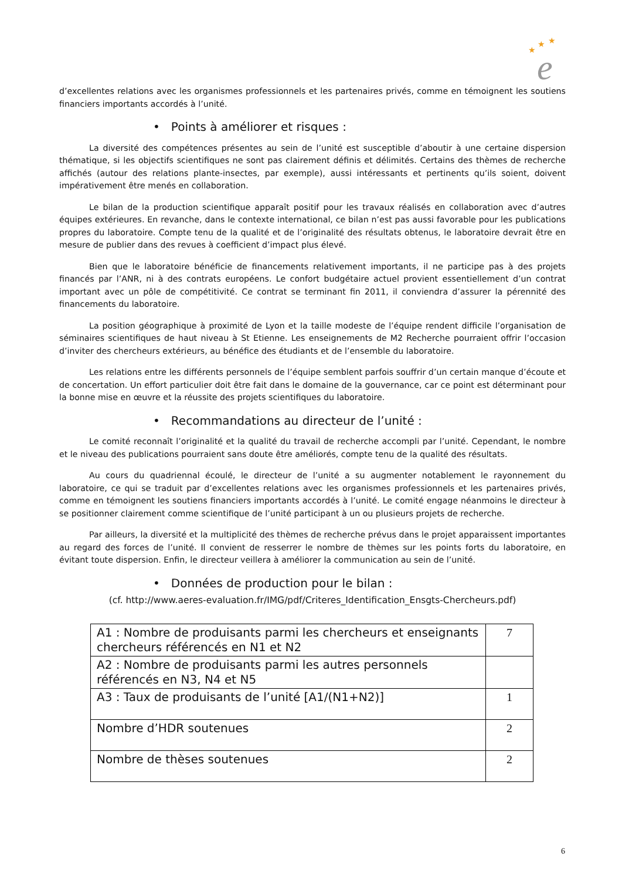★
★
★
e
d’excellentes relations avec les organismes professionnels et les partenaires privés, comme en témoignent les soutiens financiers importants accordés à l’unité.
• Points à améliorer et risques :
La diversité des compétences présentes au sein de l’unité est susceptible d’aboutir à une certaine dispersion thématique, si les objectifs scientifiques ne sont pas clairement définis et délimités. Certains des thèmes de recherche affichés (autour des relations plante-insectes, par exemple), aussi intéressants et pertinents qu’ils soient, doivent impérativement être menés en collaboration.
Le bilan de la production scientifique apparaît positif pour les travaux réalisés en collaboration avec d’autres équipes extérieures. En revanche, dans le contexte international, ce bilan n’est pas aussi favorable pour les publications propres du laboratoire. Compte tenu de la qualité et de l’originalité des résultats obtenus, le laboratoire devrait être en mesure de publier dans des revues à coefficient d’impact plus élevé.
Bien que le laboratoire bénéficie de financements relativement importants, il ne participe pas à des projets financés par l’ANR, ni à des contrats européens. Le confort budgétaire actuel provient essentiellement d’un contrat important avec un pôle de compétitivité. Ce contrat se terminant fin 2011, il conviendra d’assurer la pérennité des financements du laboratoire.
La position géographique à proximité de Lyon et la taille modeste de l’équipe rendent difficile l’organisation de séminaires scientifiques de haut niveau à St Etienne. Les enseignements de M2 Recherche pourraient offrir l’occasion d’inviter des chercheurs extérieurs, au bénéfice des étudiants et de l’ensemble du laboratoire.
Les relations entre les différents personnels de l’équipe semblent parfois souffrir d’un certain manque d’écoute et de concertation. Un effort particulier doit être fait dans le domaine de la gouvernance, car ce point est déterminant pour la bonne mise en œuvre et la réussite des projets scientifiques du laboratoire.
• Recommandations au directeur de l’unité :
Le comité reconnaît l’originalité et la qualité du travail de recherche accompli par l’unité. Cependant, le nombre et le niveau des publications pourraient sans doute être améliorés, compte tenu de la qualité des résultats.
Au cours du quadriennal écoulé, le directeur de l’unité a su augmenter notablement le rayonnement du laboratoire, ce qui se traduit par d’excellentes relations avec les organismes professionnels et les partenaires privés, comme en témoignent les soutiens financiers importants accordés à l’unité. Le comité engage néanmoins le directeur à se positionner clairement comme scientifique de l’unité participant à un ou plusieurs projets de recherche.
Par ailleurs, la diversité et la multiplicité des thèmes de recherche prévus dans le projet apparaissent importantes au regard des forces de l’unité. Il convient de resserrer le nombre de thèmes sur les points forts du laboratoire, en évitant toute dispersion. Enfin, le directeur veillera à améliorer la communication au sein de l’unité.
• Données de production pour le bilan :
(cf. http://www.aeres-evaluation.fr/IMG/pdf/Criteres_Identification_Ensgts-Chercheurs.pdf)
| A1 : Nombre de produisants parmi les chercheurs et enseignants chercheurs référencés en N1 et N2 | 7 |
| A2 : Nombre de produisants parmi les autres personnels référencés en N3, N4 et N5 | |
| A3 : Taux de produisants de l’unité [A1/(N1+N2)] | 1 |
| Nombre d’HDR soutenues | 2 |
| Nombre de thèses soutenues | 2 |
6